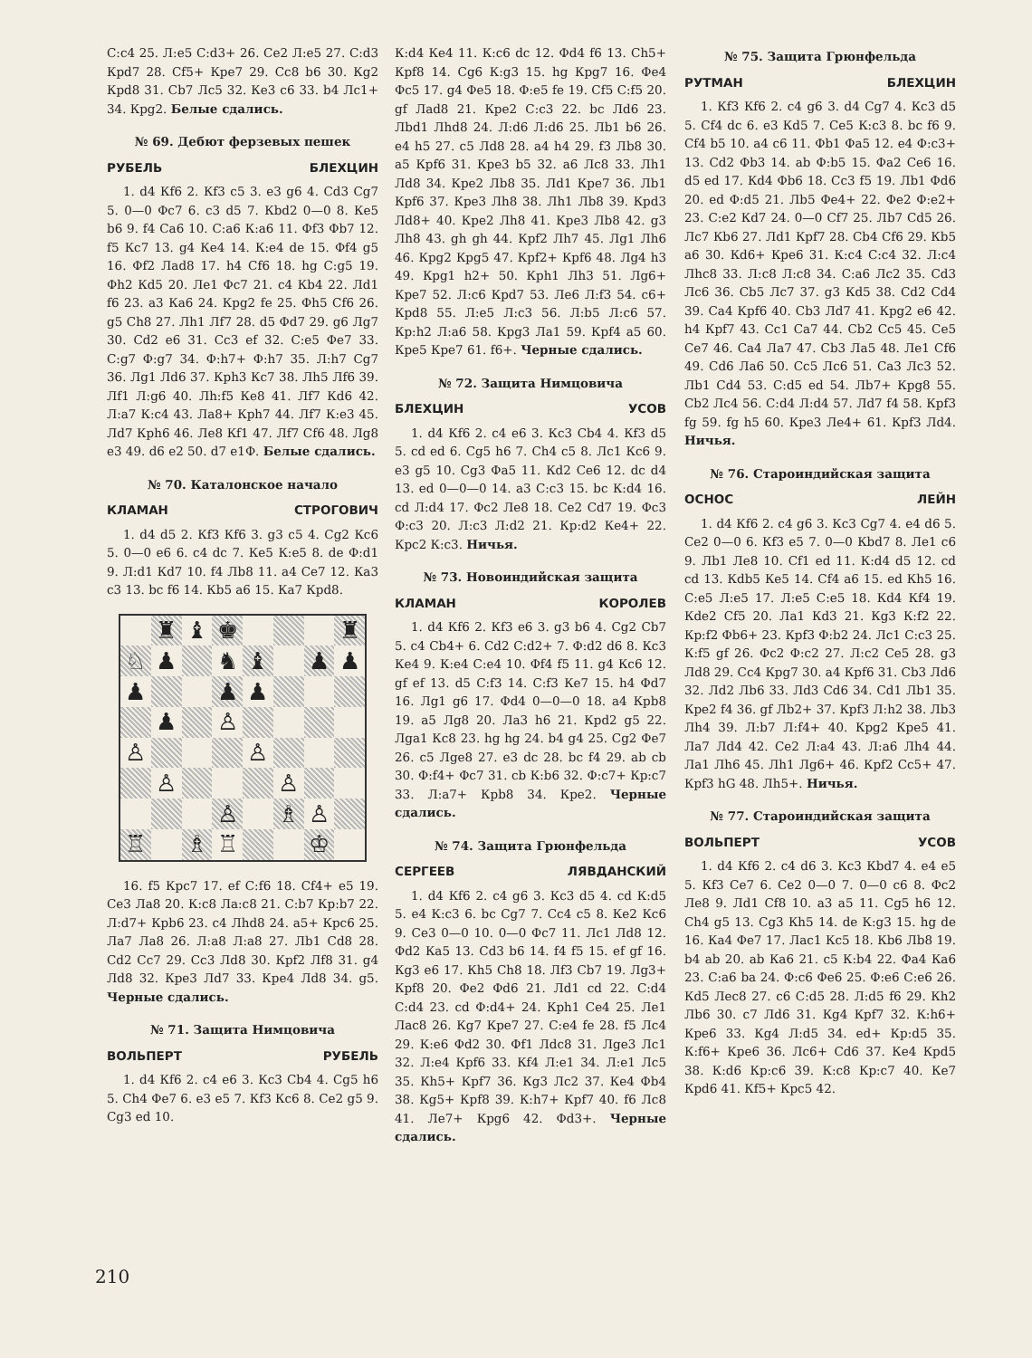С:с4 25. Л:е5 С:d3+ 26. Се2 Л:е5 27. С:d3 Крd7 28. Cf5+ Кре7 29. Сс8 b6 30. Кg2 Крd8 31. Сb7 Лс5 32. Ке3 с6 33. b4 Лс1+ 34. Крg2. Белые сдались.
№ 69. Дебют ферзевых пешек
РУБЕЛЬ БЛЕХЦИН
1. d4 Кf6 2. Кf3 с5 3. е3 g6 4. Сd3 Сg7 5. 0—0 Фс7 6. с3 d5 7. Кbd2 0—0 8. Ке5 b6 9. f4 Са6 10. С:а6 К:а6 11. Фf3 Фb7 12. f5 Кс7 13. g4 Ке4 14. К:е4 de 15. Фf4 g5 16. Фf2 Лаd8 17. h4 Cf6 18. hg C:g5 19. Фh2 Кd5 20. Ле1 Фс7 21. с4 Кb4 22. Лd1 f6 23. а3 Ка6 24. Крg2 fe 25. Фh5 Cf6 26. g5 Сh8 27. Лh1 Лf7 28. d5 Фd7 29. g6 Лg7 30. Сd2 е6 31. Сс3 ef 32. С:е5 Фе7 33. С:g7 Ф:g7 34. Ф:h7+ Ф:h7 35. Л:h7 Сg7 36. Лg1 Лd6 37. Крh3 Кс7 38. Лh5 Лf6 39. Лf1 Л:g6 40. Лh:f5 Ке8 41. Лf7 Кd6 42. Л:а7 К:с4 43. Ла8+ Крh7 44. Лf7 К:е3 45. Лd7 Крh6 46. Ле8 Кf1 47. Лf7 Сf6 48. Лg8 е3 49. d6 е2 50. d7 е1Ф. Белые сдались.
№ 70. Каталонское начало
КЛАМАН СТРОГОВИЧ
1. d4 d5 2. Кf3 Кf6 3. g3 с5 4. Сg2 Кс6 5. 0—0 е6 6. с4 dc 7. Ке5 К:е5 8. de Ф:d1 9. Л:d1 Кd7 10. f4 Лb8 11. а4 Се7 12. Ка3 с3 13. bc f6 14. Кb5 а6 15. Ка7 Крd8.
♜
♝
♚
♜
♘
♟
♞
♝
♟
♟
♟
♟
♟
♟
♙
♙
♙
♙
♙
♙
♗
♙
♖
♗
♖
♔
16. f5 Крс7 17. ef С:f6 18. Cf4+ е5 19. Се3 Ла8 20. К:с8 Ла:с8 21. С:b7 Кр:b7 22. Л:d7+ Крb6 23. с4 Лhd8 24. а5+ Крс6 25. Ла7 Ла8 26. Л:а8 Л:а8 27. Лb1 Сd8 28. Сd2 Сс7 29. Сс3 Лd8 30. Крf2 Лf8 31. g4 Лd8 32. Кре3 Лd7 33. Кре4 Лd8 34. g5. Черные сдались.
№ 71. Защита Нимцовича
ВОЛЬПЕРТ РУБЕЛЬ
1. d4 Кf6 2. с4 е6 3. Кс3 Сb4 4. Сg5 h6 5. Сh4 Фе7 6. е3 е5 7. Кf3 Кс6 8. Се2 g5 9. Сg3 еd 10.
К:d4 Ке4 11. К:с6 dc 12. Фd4 f6 13. Сh5+ Крf8 14. Сg6 К:g3 15. hg Крg7 16. Фе4 Фс5 17. g4 Фе5 18. Ф:е5 fe 19. Cf5 С:f5 20. gf Лаd8 21. Кре2 С:с3 22. bc Лd6 23. Лbd1 Лhd8 24. Л:d6 Л:d6 25. Лb1 b6 26. е4 h5 27. с5 Лd8 28. а4 h4 29. f3 Лb8 30. а5 Крf6 31. Кре3 b5 32. а6 Лс8 33. Лh1 Лd8 34. Кре2 Лb8 35. Лd1 Кре7 36. Лb1 Крf6 37. Кре3 Лh8 38. Лh1 Лb8 39. Крd3 Лd8+ 40. Кре2 Лh8 41. Кре3 Лb8 42. g3 Лh8 43. gh gh 44. Крf2 Лh7 45. Лg1 Лh6 46. Крg2 Крg5 47. Крf2+ Крf6 48. Лg4 h3 49. Крg1 h2+ 50. Крh1 Лh3 51. Лg6+ Кре7 52. Л:с6 Крd7 53. Ле6 Л:f3 54. с6+ Крd8 55. Л:е5 Л:с3 56. Л:b5 Л:с6 57. Кр:h2 Л:а6 58. Крg3 Ла1 59. Крf4 а5 60. Кре5 Кре7 61. f6+. Черные сдались.
№ 72. Защита Нимцовича
БЛЕХЦИН УСОВ
1. d4 Кf6 2. с4 е6 3. Кс3 Сb4 4. Кf3 d5 5. cd ed 6. Сg5 h6 7. Сh4 с5 8. Лс1 Кс6 9. е3 g5 10. Сg3 Фа5 11. Кd2 Се6 12. dc d4 13. ed 0—0—0 14. а3 С:с3 15. bc К:d4 16. cd Л:d4 17. Фс2 Ле8 18. Се2 Сd7 19. Фс3 Ф:с3 20. Л:с3 Л:d2 21. Кр:d2 Ке4+ 22. Крс2 К:с3. Ничья.
№ 73. Новоиндийская защита
КЛАМАН КОРОЛЕВ
1. d4 Кf6 2. Кf3 е6 3. g3 b6 4. Сg2 Сb7 5. с4 Сb4+ 6. Сd2 С:d2+ 7. Ф:d2 d6 8. Кс3 Ке4 9. К:е4 С:е4 10. Фf4 f5 11. g4 Кс6 12. gf ef 13. d5 С:f3 14. С:f3 Ке7 15. h4 Фd7 16. Лg1 g6 17. Фd4 0—0—0 18. а4 Крb8 19. а5 Лg8 20. Ла3 h6 21. Крd2 g5 22. Лgа1 Кс8 23. hg hg 24. b4 g4 25. Сg2 Фе7 26. с5 Лgе8 27. е3 dc 28. bc f4 29. ab cb 30. Ф:f4+ Фс7 31. cb К:b6 32. Ф:с7+ Кр:с7 33. Л:а7+ Крb8 34. Кре2. Черные сдались.
№ 74. Защита Грюнфельда
СЕРГЕЕВ ЛЯВДАНСКИЙ
1. d4 Кf6 2. с4 g6 3. Кс3 d5 4. cd К:d5 5. е4 К:с3 6. bc Сg7 7. Сс4 с5 8. Ке2 Кс6 9. Се3 0—0 10. 0—0 Фс7 11. Лс1 Лd8 12. Фd2 Ка5 13. Сd3 b6 14. f4 f5 15. ef gf 16. Кg3 е6 17. Кh5 Сh8 18. Лf3 Сb7 19. Лg3+ Крf8 20. Фе2 Фd6 21. Лd1 cd 22. С:d4 С:d4 23. cd Ф:d4+ 24. Крh1 Се4 25. Ле1 Лас8 26. Кg7 Кре7 27. С:е4 fe 28. f5 Лс4 29. К:е6 Фd2 30. Фf1 Лdс8 31. Лgе3 Лс1 32. Л:е4 Крf6 33. Кf4 Л:е1 34. Л:е1 Лс5 35. Кh5+ Крf7 36. Кg3 Лс2 37. Ке4 Фb4 38. Кg5+ Крf8 39. К:h7+ Крf7 40. f6 Лс8 41. Ле7+ Крg6 42. Фd3+. Черные сдались.
№ 75. Защита Грюнфельда
РУТМАН БЛЕХЦИН
1. Кf3 Кf6 2. с4 g6 3. d4 Сg7 4. Кс3 d5 5. Сf4 dc 6. е3 Кd5 7. Се5 К:с3 8. bc f6 9. Сf4 b5 10. а4 с6 11. Фb1 Фа5 12. е4 Ф:с3+ 13. Сd2 Фb3 14. ab Ф:b5 15. Фа2 Се6 16. d5 ed 17. Кd4 Фb6 18. Сс3 f5 19. Лb1 Фd6 20. ed Ф:d5 21. Лb5 Фе4+ 22. Фе2 Ф:е2+ 23. С:е2 Кd7 24. 0—0 Сf7 25. Лb7 Сd5 26. Лс7 Кb6 27. Лd1 Крf7 28. Сb4 Сf6 29. Кb5 а6 30. Кd6+ Кре6 31. К:с4 С:с4 32. Л:с4 Лhс8 33. Л:с8 Л:с8 34. С:а6 Лс2 35. Сd3 Лс6 36. Сb5 Лс7 37. g3 Кd5 38. Сd2 Сd4 39. Са4 Крf6 40. Сb3 Лd7 41. Крg2 е6 42. h4 Крf7 43. Сс1 Са7 44. Сb2 Сс5 45. Се5 Се7 46. Са4 Ла7 47. Сb3 Ла5 48. Ле1 Сf6 49. Сd6 Ла6 50. Сс5 Лс6 51. Са3 Лс3 52. Лb1 Сd4 53. С:d5 еd 54. Лb7+ Крg8 55. Сb2 Лс4 56. С:d4 Л:d4 57. Лd7 f4 58. Крf3 fg 59. fg h5 60. Кре3 Ле4+ 61. Крf3 Лd4. Ничья.
№ 76. Староиндийская защита
ОСНОС ЛЕЙН
1. d4 Кf6 2. с4 g6 3. Кс3 Сg7 4. е4 d6 5. Се2 0—0 6. Кf3 е5 7. 0—0 Кbd7 8. Ле1 с6 9. Лb1 Ле8 10. Сf1 еd 11. К:d4 d5 12. cd cd 13. Кdb5 Ке5 14. Сf4 а6 15. еd Кh5 16. С:е5 Л:е5 17. Л:е5 С:е5 18. Кd4 Кf4 19. Кdе2 Сf5 20. Ла1 Кd3 21. Кg3 К:f2 22. Кр:f2 Фb6+ 23. Крf3 Ф:b2 24. Лс1 С:с3 25. К:f5 gf 26. Фс2 Ф:с2 27. Л:с2 Се5 28. g3 Лd8 29. Сс4 Крg7 30. а4 Крf6 31. Сb3 Лd6 32. Лd2 Лb6 33. Лd3 Сd6 34. Сd1 Лb1 35. Кре2 f4 36. gf Лb2+ 37. Крf3 Л:h2 38. Лb3 Лh4 39. Л:b7 Л:f4+ 40. Крg2 Кре5 41. Ла7 Лd4 42. Се2 Л:а4 43. Л:а6 Лh4 44. Ла1 Лh6 45. Лh1 Лg6+ 46. Крf2 Сс5+ 47. Крf3 hG 48. Лh5+. Ничья.
№ 77. Староиндийская защита
ВОЛЬПЕРТ УСОВ
1. d4 Кf6 2. с4 d6 3. Кс3 Кbd7 4. е4 е5 5. Кf3 Се7 6. Се2 0—0 7. 0—0 с6 8. Фс2 Ле8 9. Лd1 Сf8 10. а3 а5 11. Сg5 h6 12. Сh4 g5 13. Сg3 Кh5 14. dе К:g3 15. hg de 16. Ка4 Фе7 17. Лас1 Кс5 18. Кb6 Лb8 19. b4 ab 20. ab Ка6 21. с5 К:b4 22. Фа4 Ка6 23. С:а6 bа 24. Ф:с6 Фе6 25. Ф:е6 С:е6 26. Кd5 Лес8 27. с6 С:d5 28. Л:d5 f6 29. Кh2 Лb6 30. с7 Лd6 31. Кg4 Крf7 32. К:h6+ Кре6 33. Кg4 Л:d5 34. еd+ Кр:d5 35. К:f6+ Кре6 36. Лс6+ Сd6 37. Ке4 Крd5 38. К:d6 Кр:с6 39. К:с8 Кр:с7 40. Ке7 Крd6 41. Кf5+ Крс5 42.
210